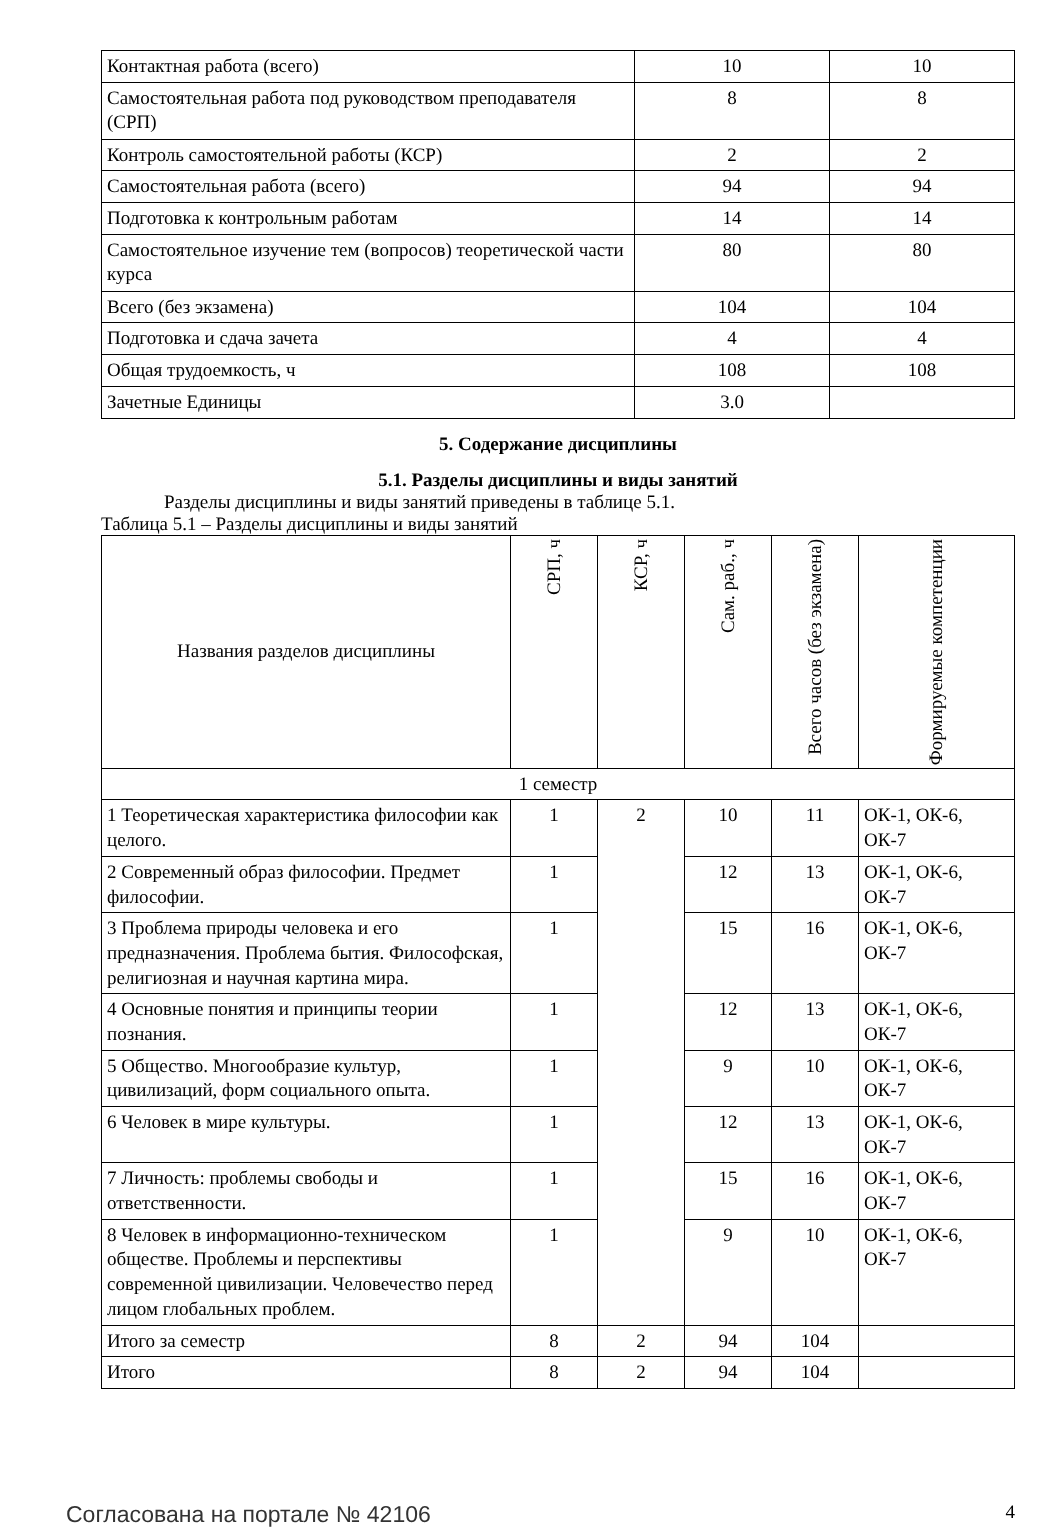| Контактная работа (всего) | 10 | 10 |
| Самостоятельная работа под руководством преподавателя (СРП) | 8 | 8 |
| Контроль самостоятельной работы (КСР) | 2 | 2 |
| Самостоятельная работа (всего) | 94 | 94 |
| Подготовка к контрольным работам | 14 | 14 |
| Самостоятельное изучение тем (вопросов) теоретической части курса | 80 | 80 |
| Всего (без экзамена) | 104 | 104 |
| Подготовка и сдача зачета | 4 | 4 |
| Общая трудоемкость, ч | 108 | 108 |
| Зачетные Единицы | 3.0 | |
5. Содержание дисциплины
5.1. Разделы дисциплины и виды занятий
Разделы дисциплины и виды занятий приведены в таблице 5.1.
Таблица 5.1 – Разделы дисциплины и виды занятий
| Названия разделов дисциплины | СРП, ч | КСР, ч | Сам. раб., ч | Всего часов (без экзамена) | Формируемые компетенции |
| --- | --- | --- | --- | --- | --- |
| 1 семестр | | | | | |
| 1 Теоретическая характеристика философии как целого. | 1 | 2 | 10 | 11 | ОК-1, ОК-6, ОК-7 |
| 2 Современный образ философии. Предмет философии. | 1 | | 12 | 13 | ОК-1, ОК-6, ОК-7 |
| 3 Проблема природы человека и его предназначения. Проблема бытия. Философская, религиозная и научная картина мира. | 1 | | 15 | 16 | ОК-1, ОК-6, ОК-7 |
| 4 Основные понятия и принципы теории познания. | 1 | | 12 | 13 | ОК-1, ОК-6, ОК-7 |
| 5 Общество. Многообразие культур, цивилизаций, форм социального опыта. | 1 | | 9 | 10 | ОК-1, ОК-6, ОК-7 |
| 6 Человек в мире культуры. | 1 | | 12 | 13 | ОК-1, ОК-6, ОК-7 |
| 7 Личность: проблемы свободы и ответственности. | 1 | | 15 | 16 | ОК-1, ОК-6, ОК-7 |
| 8 Человек в информационно-техническом обществе. Проблемы и перспективы современной цивилизации. Человечество перед лицом глобальных проблем. | 1 | | 9 | 10 | ОК-1, ОК-6, ОК-7 |
| Итого за семестр | 8 | 2 | 94 | 104 | |
| Итого | 8 | 2 | 94 | 104 | |
Согласована на портале № 42106
4